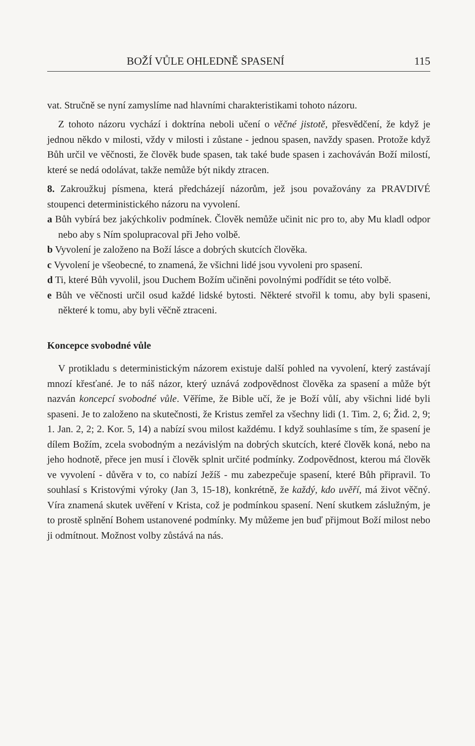BOŽÍ VŮLE OHLEDNĚ SPASENÍ 115
vat. Stručně se nyní zamyslíme nad hlavními charakteristikami tohoto názoru.
Z tohoto názoru vychází i doktrína neboli učení o věčné jistotě, přesvědčení, že když je jednou někdo v milosti, vždy v milosti i zůstane - jednou spasen, navždy spasen. Protože když Bůh určil ve věčnosti, že člověk bude spasen, tak také bude spasen i zachováván Boží milostí, které se nedá odolávat, takže nemůže být nikdy ztracen.
8. Zakroužkuj písmena, která předcházejí názorům, jež jsou považovány za PRAVDIVÉ stoupenci deterministického názoru na vyvolení.
a Bůh vybírá bez jakýchkoliv podmínek. Člověk nemůže učinit nic pro to, aby Mu kladl odpor nebo aby s Ním spolupracoval při Jeho volbě.
b Vyvolení je založeno na Boží lásce a dobrých skutcích člověka.
c Vyvolení je všeobecné, to znamená, že všichni lidé jsou vyvoleni pro spasení.
d Ti, které Bůh vyvolil, jsou Duchem Božím učiněni povolnými podřídit se této volbě.
e Bůh ve věčnosti určil osud každé lidské bytosti. Některé stvořil k tomu, aby byli spaseni, některé k tomu, aby byli věčně ztraceni.
Koncepce svobodné vůle
V protikladu s deterministickým názorem existuje další pohled na vyvolení, který zastávají mnozí křesťané. Je to náš názor, který uznává zodpovědnost člověka za spasení a může být nazván koncepcí svobodné vůle. Věříme, že Bible učí, že je Boží vůlí, aby všichni lidé byli spaseni. Je to založeno na skutečnosti, že Kristus zemřel za všechny lidi (1. Tim. 2, 6; Žid. 2, 9; 1. Jan. 2, 2; 2. Kor. 5, 14) a nabízí svou milost každému. I když souhlasíme s tím, že spasení je dílem Božím, zcela svobodným a nezávislým na dobrých skutcích, které člověk koná, nebo na jeho hodnotě, přece jen musí i člověk splnit určité podmínky. Zodpovědnost, kterou má člověk ve vyvolení - důvěra v to, co nabízí Ježíš - mu zabezpečuje spasení, které Bůh připravil. To souhlasí s Kristovými výroky (Jan 3, 15-18), konkrétně, že každý, kdo uvěří, má život věčný. Víra znamená skutek uvěření v Krista, což je podmínkou spasení. Není skutkem záslužným, je to prostě splnění Bohem ustanovené podmínky. My můžeme jen buď přijmout Boží milost nebo ji odmítnout. Možnost volby zůstává na nás.